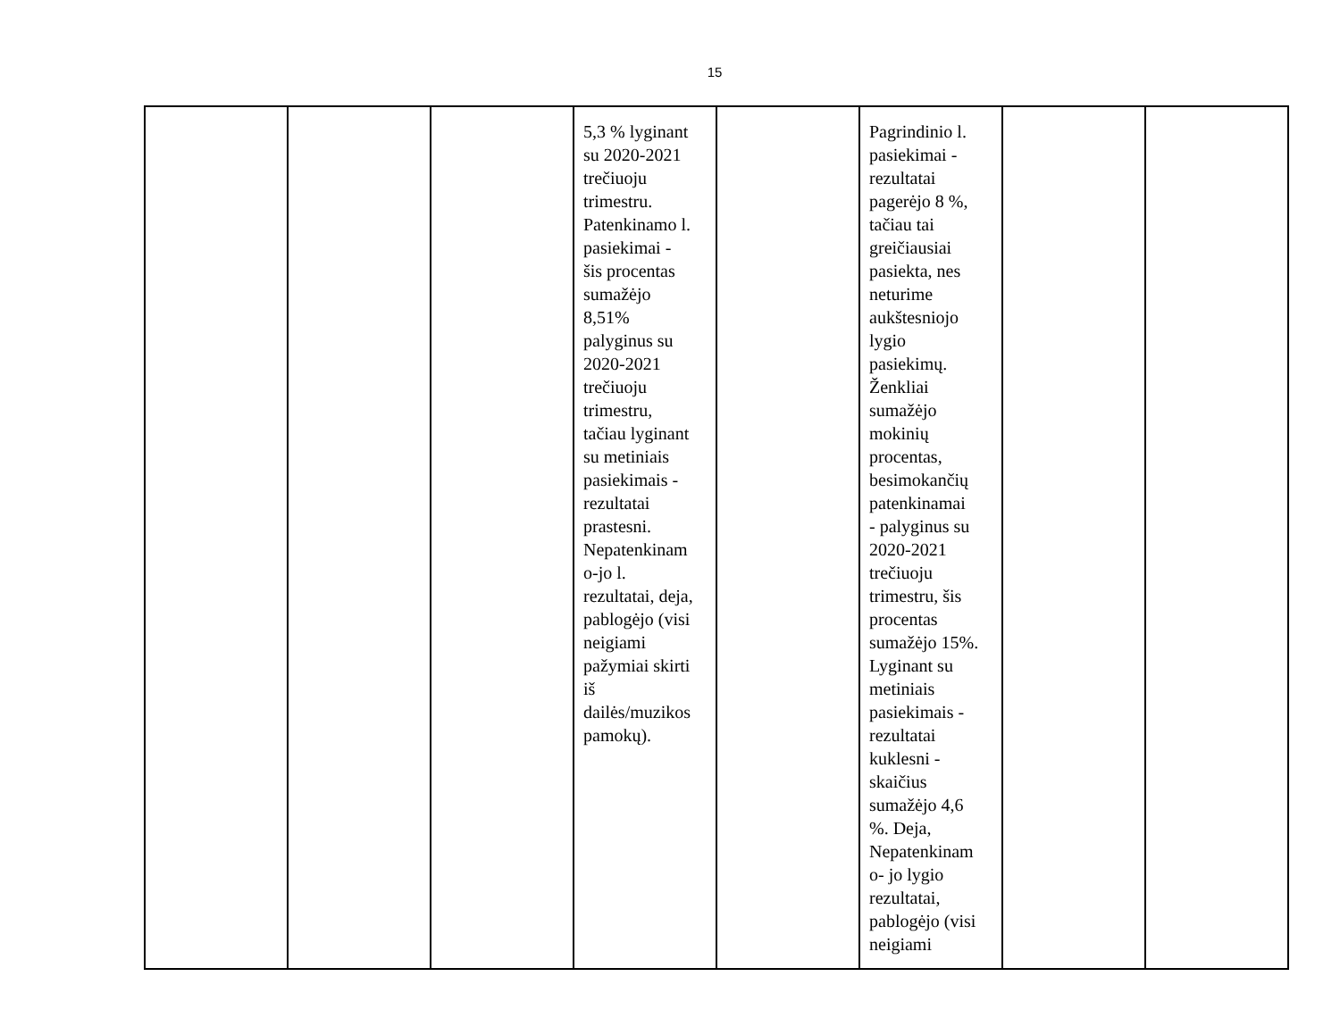15
| | | | 5,3 % lyginant su 2020-2021 trečiuoju trimestru. Patenkinamo l. pasiekimai - šis procentas sumažėjo 8,51% palyginus su 2020-2021 trečiuoju trimestru, tačiau lyginant su metiniais pasiekimais - rezultatai prastesni. Nepatenkinam o-jo l. rezultatai, deja, pablogėjo (visi neigiami pažymiai skirti iš dailės/muzikos pamokų). | | Pagrindinio l. pasiekimai - rezultatai pagerėjo 8 %, tačiau tai greičiausiai pasiekta, nes neturime aukštesniojo lygio pasiekimų. Ženkliai sumažėjo mokinių procentas, besimokančių patenkinamai - palyginus su 2020-2021 trečiuoju trimestru, šis procentas sumažėjo 15%. Lyginant su metiniais pasiekimais - rezultatai kuklesni - skaičius sumažėjo 4,6 %. Deja, Nepatenkinam o- jo lygio rezultatai, pablogėjo (visi neigiami | | |